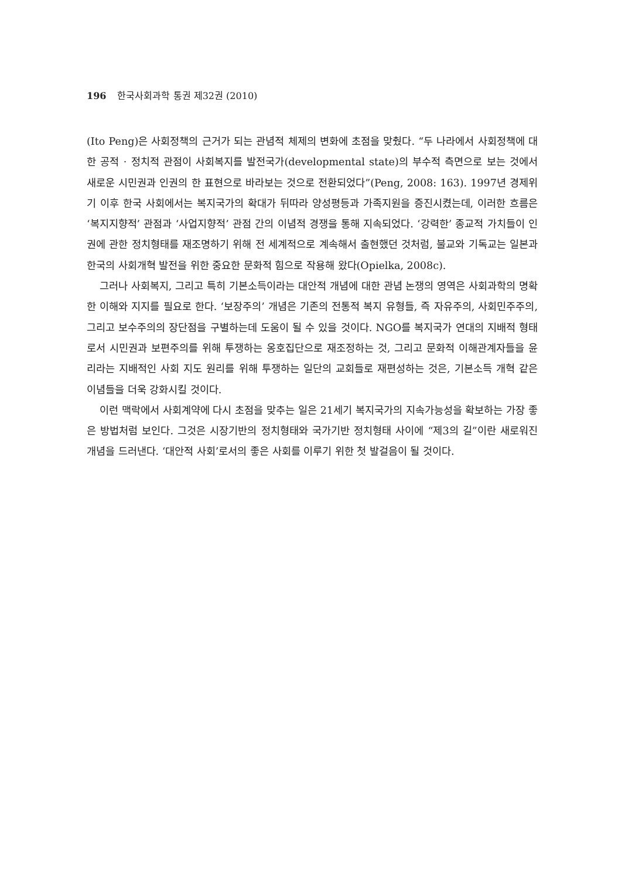196 한국사회과학 통권 제32권 (2010)
(Ito Peng)은 사회정책의 근거가 되는 관념적 체제의 변화에 초점을 맞췄다. “두 나라에서 사회정책에 대한 공적 · 정치적 관점이 사회복지를 발전국가(developmental state)의 부수적 측면으로 보는 것에서 새로운 시민권과 인권의 한 표현으로 바라보는 것으로 전환되었다”(Peng, 2008: 163). 1997년 경제위기 이후 한국 사회에서는 복지국가의 확대가 뒤따라 양성평등과 가족지원을 증진시켰는데, 이러한 흐름은 ‘복지지향적’ 관점과 ‘사업지향적’ 관점 간의 이념적 경쟁을 통해 지속되었다. ‘강력한’ 종교적 가치들이 인권에 관한 정치형태를 재조명하기 위해 전 세계적으로 계속해서 출현했던 것처럼, 불교와 기독교는 일본과 한국의 사회개혁 발전을 위한 중요한 문화적 힘으로 작용해 왔다(Opielka, 2008c).
그러나 사회복지, 그리고 특히 기본소득이라는 대안적 개념에 대한 관념 논쟁의 영역은 사회과학의 명확한 이해와 지지를 필요로 한다. ‘보장주의’ 개념은 기존의 전통적 복지 유형들, 즉 자유주의, 사회민주주의, 그리고 보수주의의 장단점을 구별하는데 도움이 될 수 있을 것이다. NGO를 복지국가 연대의 지배적 형태로서 시민권과 보편주의를 위해 투쟁하는 옹호집단으로 재조정하는 것, 그리고 문화적 이해관계자들을 윤리라는 지배적인 사회 지도 원리를 위해 투쟁하는 일단의 교회들로 재편성하는 것은, 기본소득 개혁 같은 이념들을 더욱 강화시킬 것이다.
이런 맥락에서 사회계약에 다시 초점을 맞추는 일은 21세기 복지국가의 지속가능성을 확보하는 가장 좋은 방법처럼 보인다. 그것은 시장기반의 정치형태와 국가기반 정치형태 사이에 “제3의 길”이란 새로워진 개념을 드러낸다. ‘대안적 사회’로서의 좋은 사회를 이루기 위한 첫 발걸음이 될 것이다.